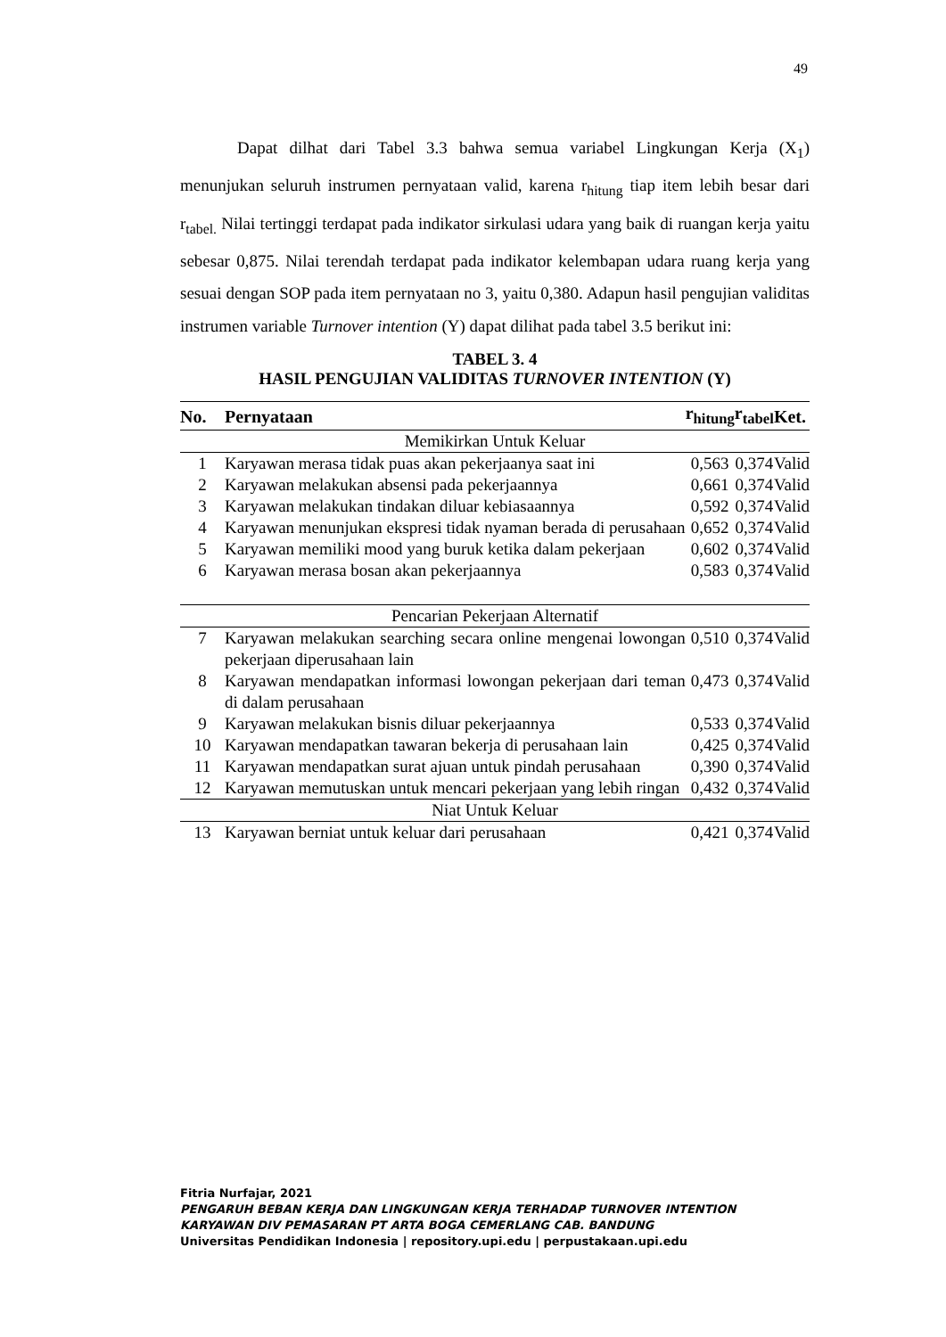49
Dapat dilhat dari Tabel 3.3 bahwa semua variabel Lingkungan Kerja (X<sub>1</sub>) menunjukan seluruh instrumen pernyataan valid, karena r<sub>hitung</sub> tiap item lebih besar dari r<sub>tabel.</sub> Nilai tertinggi terdapat pada indikator sirkulasi udara yang baik di ruangan kerja yaitu sebesar 0,875. Nilai terendah terdapat pada indikator kelembapan udara ruang kerja yang sesuai dengan SOP pada item pernyataan no 3, yaitu 0,380. Adapun hasil pengujian validitas instrumen variable Turnover intention (Y) dapat dilihat pada tabel 3.5 berikut ini:
TABEL 3. 4
HASIL PENGUJIAN VALIDITAS TURNOVER INTENTION (Y)
| No. | Pernyataan | r<sub>hitung</sub> | r<sub>tabel</sub> | Ket. |
| --- | --- | --- | --- | --- |
| Memikirkan Untuk Keluar | | | | |
| 1 | Karyawan merasa tidak puas akan pekerjaanya saat ini | 0,563 | 0,374 | Valid |
| 2 | Karyawan melakukan absensi pada pekerjaannya | 0,661 | 0,374 | Valid |
| 3 | Karyawan melakukan tindakan diluar kebiasaannya | 0,592 | 0,374 | Valid |
| 4 | Karyawan menunjukan ekspresi tidak nyaman berada di perusahaan | 0,652 | 0,374 | Valid |
| 5 | Karyawan memiliki mood yang buruk ketika dalam pekerjaan | 0,602 | 0,374 | Valid |
| 6 | Karyawan merasa bosan akan pekerjaannya | 0,583 | 0,374 | Valid |
| Pencarian Pekerjaan Alternatif | | | | |
| 7 | Karyawan melakukan searching secara online mengenai lowongan pekerjaan diperusahaan lain | 0,510 | 0,374 | Valid |
| 8 | Karyawan mendapatkan informasi lowongan pekerjaan dari teman di dalam perusahaan | 0,473 | 0,374 | Valid |
| 9 | Karyawan melakukan bisnis diluar pekerjaannya | 0,533 | 0,374 | Valid |
| 10 | Karyawan mendapatkan tawaran bekerja di perusahaan lain | 0,425 | 0,374 | Valid |
| 11 | Karyawan mendapatkan surat ajuan untuk pindah perusahaan | 0,390 | 0,374 | Valid |
| 12 | Karyawan memutuskan untuk mencari pekerjaan yang lebih ringan | 0,432 | 0,374 | Valid |
| Niat Untuk Keluar | | | | |
| 13 | Karyawan berniat untuk keluar dari perusahaan | 0,421 | 0,374 | Valid |
Fitria Nurfajar, 2021
PENGARUH BEBAN KERJA DAN LINGKUNGAN KERJA TERHADAP TURNOVER INTENTION
KARYAWAN DIV PEMASARAN PT ARTA BOGA CEMERLANG CAB. BANDUNG
Universitas Pendidikan Indonesia | repository.upi.edu | perpustakaan.upi.edu